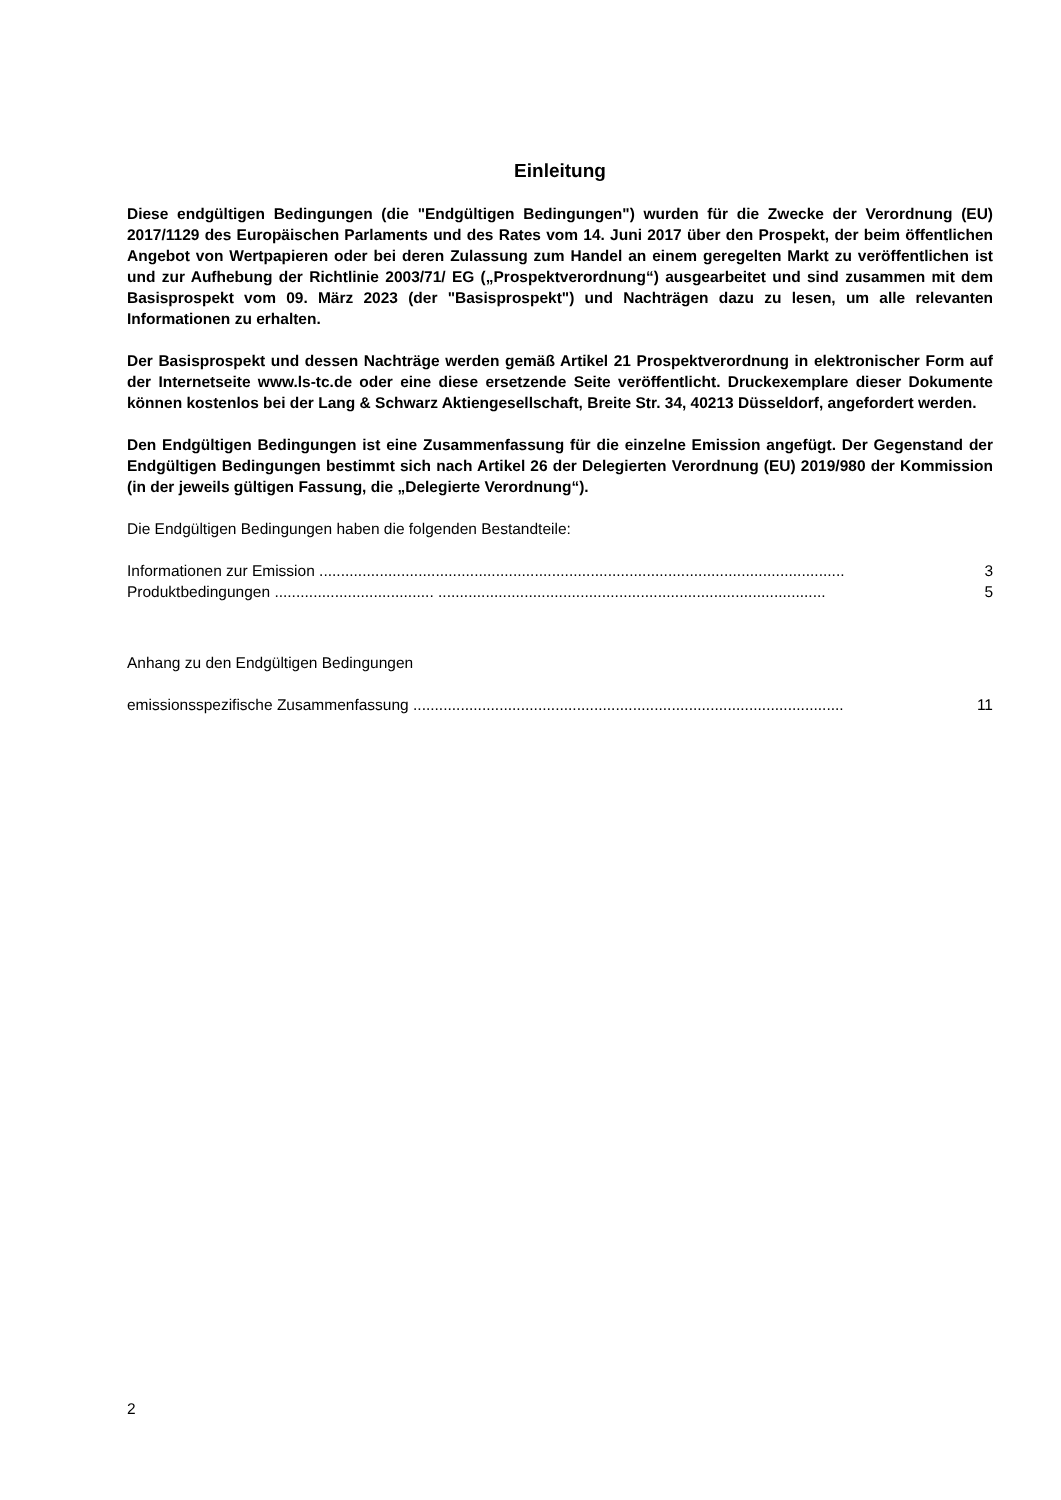Einleitung
Diese endgültigen Bedingungen (die "Endgültigen Bedingungen") wurden für die Zwecke der Verordnung (EU) 2017/1129 des Europäischen Parlaments und des Rates vom 14. Juni 2017 über den Prospekt, der beim öffentlichen Angebot von Wertpapieren oder bei deren Zulassung zum Handel an einem geregelten Markt zu veröffentlichen ist und zur Aufhebung der Richtlinie 2003/71/ EG („Prospektverordnung“) ausgearbeitet und sind zusammen mit dem Basisprospekt vom 09. März 2023 (der "Basisprospekt") und Nachträgen dazu zu lesen, um alle relevanten Informationen zu erhalten.
Der Basisprospekt und dessen Nachträge werden gemäß Artikel 21 Prospektverordnung in elektronischer Form auf der Internetseite www.ls-tc.de oder eine diese ersetzende Seite veröffentlicht. Druckexemplare dieser Dokumente können kostenlos bei der Lang & Schwarz Aktiengesellschaft, Breite Str. 34, 40213 Düsseldorf, angefordert werden.
Den Endgültigen Bedingungen ist eine Zusammenfassung für die einzelne Emission angefügt. Der Gegenstand der Endgültigen Bedingungen bestimmt sich nach Artikel 26 der Delegierten Verordnung (EU) 2019/980 der Kommission (in der jeweils gültigen Fassung, die „Delegierte Verordnung“).
Die Endgültigen Bedingungen haben die folgenden Bestandteile:
Informationen zur Emission .......................................................................................................................... 3
Produktbedingungen ..................................... .......................................................................................... 5
Anhang zu den Endgültigen Bedingungen
emissionsspezifische Zusammenfassung .................................................................................................... 11
2